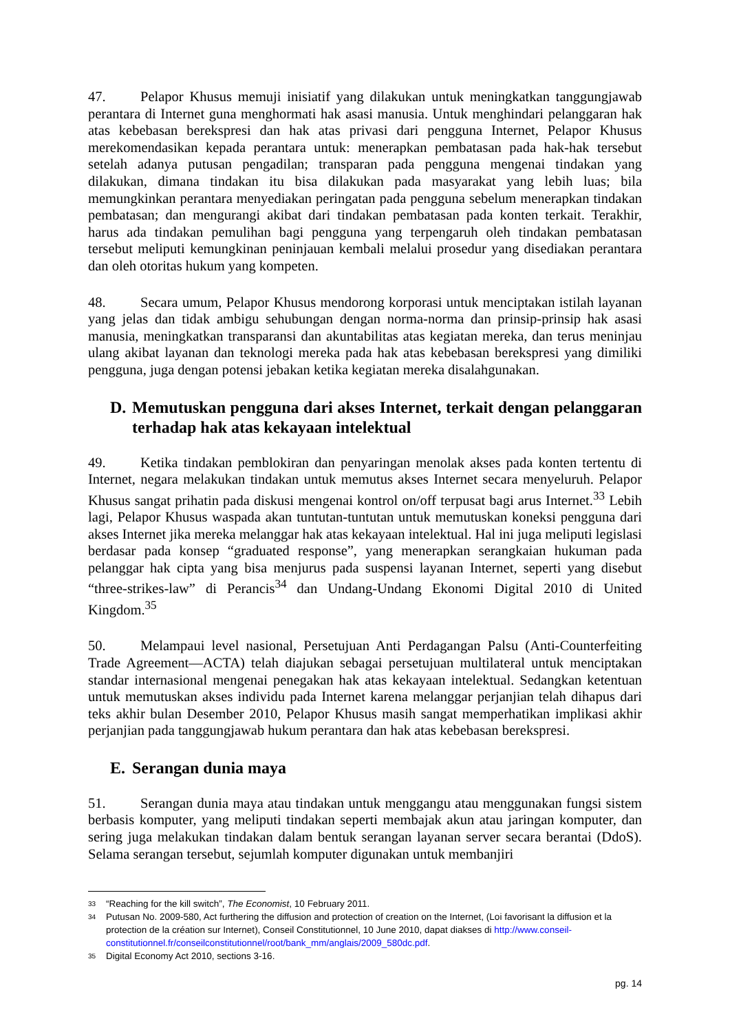47. Pelapor Khusus memuji inisiatif yang dilakukan untuk meningkatkan tanggungjawab perantara di Internet guna menghormati hak asasi manusia. Untuk menghindari pelanggaran hak atas kebebasan berekspresi dan hak atas privasi dari pengguna Internet, Pelapor Khusus merekomendasikan kepada perantara untuk: menerapkan pembatasan pada hak-hak tersebut setelah adanya putusan pengadilan; transparan pada pengguna mengenai tindakan yang dilakukan, dimana tindakan itu bisa dilakukan pada masyarakat yang lebih luas; bila memungkinkan perantara menyediakan peringatan pada pengguna sebelum menerapkan tindakan pembatasan; dan mengurangi akibat dari tindakan pembatasan pada konten terkait. Terakhir, harus ada tindakan pemulihan bagi pengguna yang terpengaruh oleh tindakan pembatasan tersebut meliputi kemungkinan peninjauan kembali melalui prosedur yang disediakan perantara dan oleh otoritas hukum yang kompeten.
48. Secara umum, Pelapor Khusus mendorong korporasi untuk menciptakan istilah layanan yang jelas dan tidak ambigu sehubungan dengan norma-norma dan prinsip-prinsip hak asasi manusia, meningkatkan transparansi dan akuntabilitas atas kegiatan mereka, dan terus meninjau ulang akibat layanan dan teknologi mereka pada hak atas kebebasan berekspresi yang dimiliki pengguna, juga dengan potensi jebakan ketika kegiatan mereka disalahgunakan.
D. Memutuskan pengguna dari akses Internet, terkait dengan pelanggaran terhadap hak atas kekayaan intelektual
49. Ketika tindakan pemblokiran dan penyaringan menolak akses pada konten tertentu di Internet, negara melakukan tindakan untuk memutus akses Internet secara menyeluruh. Pelapor Khusus sangat prihatin pada diskusi mengenai kontrol on/off terpusat bagi arus Internet.<sup>33</sup> Lebih lagi, Pelapor Khusus waspada akan tuntutan-tuntutan untuk memutuskan koneksi pengguna dari akses Internet jika mereka melanggar hak atas kekayaan intelektual. Hal ini juga meliputi legislasi berdasar pada konsep “graduated response”, yang menerapkan serangkaian hukuman pada pelanggar hak cipta yang bisa menjurus pada suspensi layanan Internet, seperti yang disebut “three-strikes-law” di Perancis<sup>34</sup> dan Undang-Undang Ekonomi Digital 2010 di United Kingdom.<sup>35</sup>
50. Melampaui level nasional, Persetujuan Anti Perdagangan Palsu (Anti-Counterfeiting Trade Agreement—ACTA) telah diajukan sebagai persetujuan multilateral untuk menciptakan standar internasional mengenai penegakan hak atas kekayaan intelektual. Sedangkan ketentuan untuk memutuskan akses individu pada Internet karena melanggar perjanjian telah dihapus dari teks akhir bulan Desember 2010, Pelapor Khusus masih sangat memperhatikan implikasi akhir perjanjian pada tanggungjawab hukum perantara dan hak atas kebebasan berekspresi.
E. Serangan dunia maya
51. Serangan dunia maya atau tindakan untuk menggangu atau menggunakan fungsi sistem berbasis komputer, yang meliputi tindakan seperti membajak akun atau jaringan komputer, dan sering juga melakukan tindakan dalam bentuk serangan layanan server secara berantai (DdoS). Selama serangan tersebut, sejumlah komputer digunakan untuk membanjiri
33 “Reaching for the kill switch”, The Economist, 10 February 2011.
34 Putusan No. 2009-580, Act furthering the diffusion and protection of creation on the Internet, (Loi favorisant la diffusion et la protection de la création sur Internet), Conseil Constitutionnel, 10 June 2010, dapat diakses di http://www.conseil-constitutionnel.fr/conseilconstitutionnel/root/bank_mm/anglais/2009_580dc.pdf.
35 Digital Economy Act 2010, sections 3-16.
pg. 14